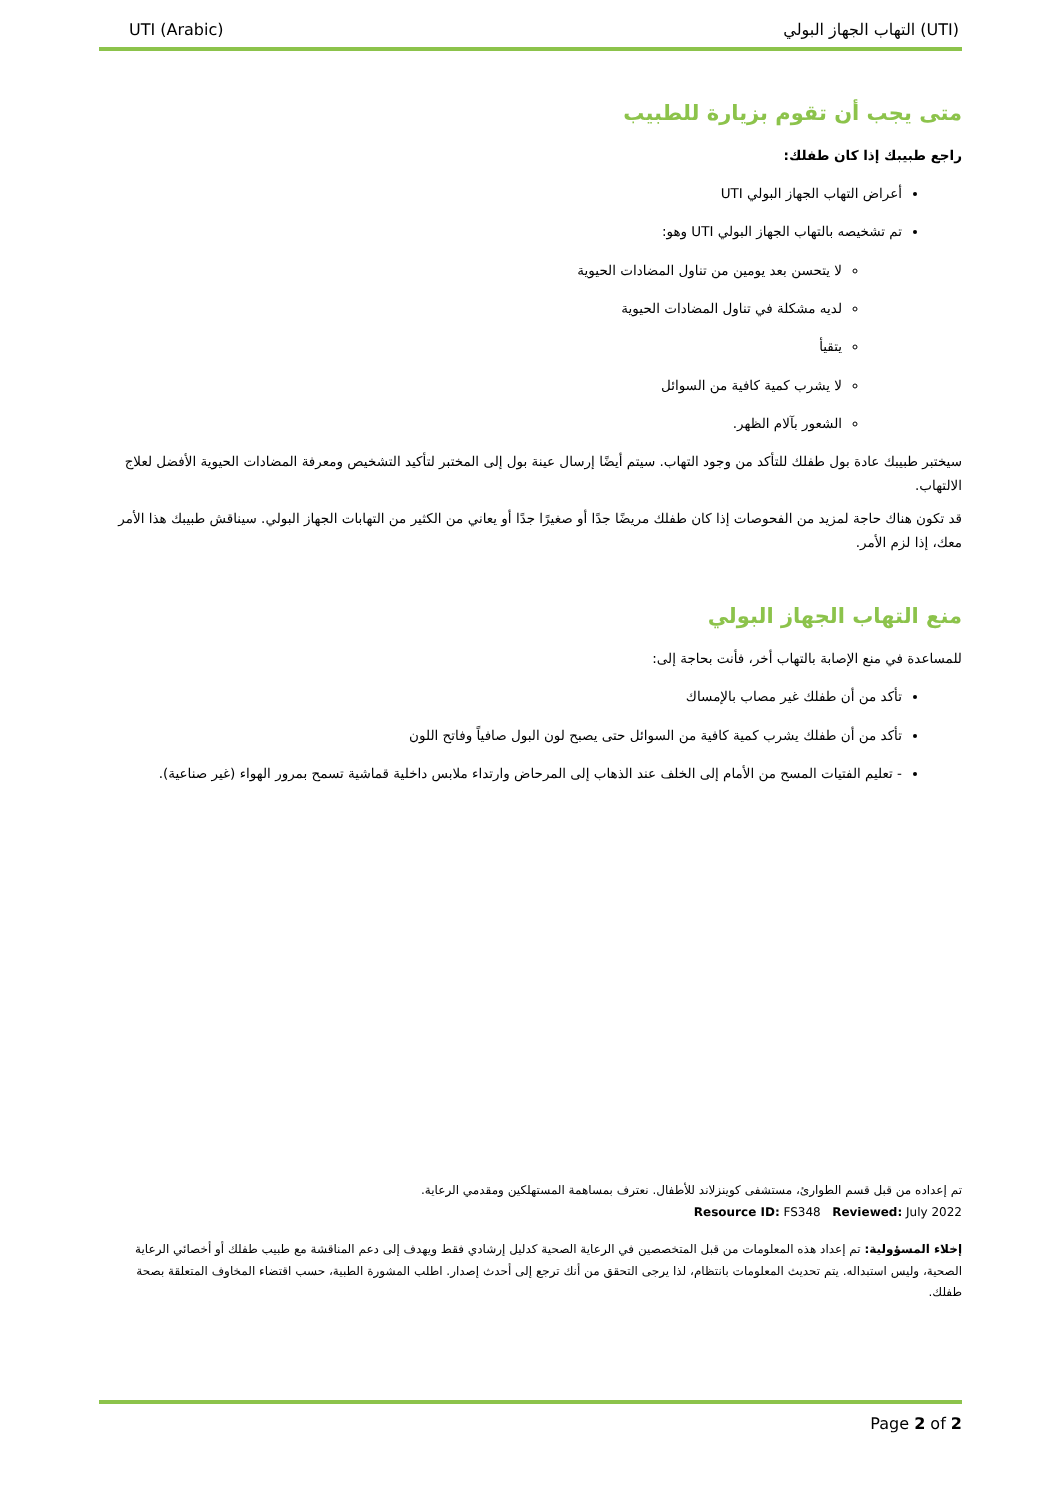UTI (Arabic) التهاب الجهاز البولي (UTI)
متى يجب أن تقوم بزيارة للطبيب
راجع طبيبك إذا كان طفلك:
أعراض التهاب الجهاز البولي UTI
تم تشخيصه بالتهاب الجهاز البولي UTI وهو:
لا يتحسن بعد يومين من تناول المضادات الحيوية
لديه مشكلة في تناول المضادات الحيوية
يتقيأ
لا يشرب كمية كافية من السوائل
الشعور بآلام الظهر.
سيختبر طبيبك عادة بول طفلك للتأكد من وجود التهاب. سيتم أيضًا إرسال عينة بول إلى المختبر لتأكيد التشخيص ومعرفة المضادات الحيوية الأفضل لعلاج الالتهاب.
قد تكون هناك حاجة لمزيد من الفحوصات إذا كان طفلك مريضًا جدًا أو صغيرًا جدًا أو يعاني من الكثير من التهابات الجهاز البولي. سيناقش طبيبك هذا الأمر معك، إذا لزم الأمر.
منع التهاب الجهاز البولي
للمساعدة في منع الإصابة بالتهاب أخر، فأنت بحاجة إلى:
تأكد من أن طفلك غير مصاب بالإمساك
تأكد من أن طفلك يشرب كمية كافية من السوائل حتى يصبح لون البول صافياً وفاتح اللون
- تعليم الفتيات المسح من الأمام إلى الخلف عند الذهاب إلى المرحاض وارتداء ملابس داخلية قماشية تسمح بمرور الهواء (غير صناعية).
تم إعداده من قبل قسم الطوارئ، مستشفى كوينزلاند للأطفال. نعترف بمساهمة المستهلكين ومقدمي الرعاية.
Resource ID: FS348 Reviewed: July 2022
إخلاء المسؤولية: تم إعداد هذه المعلومات من قبل المتخصصين في الرعاية الصحية كدليل إرشادي فقط ويهدف إلى دعم المناقشة مع طبيب طفلك أو أخصائي الرعاية الصحية، وليس استبداله. يتم تحديث المعلومات بانتظام، لذا يرجى التحقق من أنك ترجع إلى أحدث إصدار. اطلب المشورة الطبية، حسب اقتضاء المخاوف المتعلقة بصحة طفلك.
Page 2 of 2